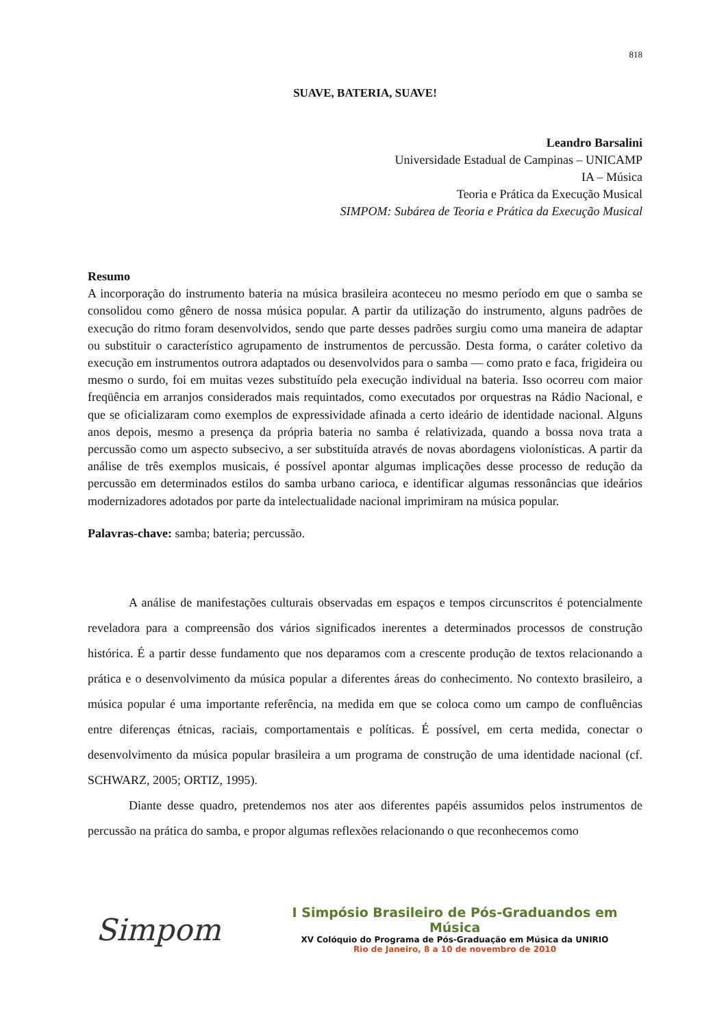818
SUAVE, BATERIA, SUAVE!
Leandro Barsalini
Universidade Estadual de Campinas – UNICAMP
IA – Música
Teoria e Prática da Execução Musical
SIMPOM: Subárea de Teoria e Prática da Execução Musical
Resumo
A incorporação do instrumento bateria na música brasileira aconteceu no mesmo período em que o samba se consolidou como gênero de nossa música popular. A partir da utilização do instrumento, alguns padrões de execução do ritmo foram desenvolvidos, sendo que parte desses padrões surgiu como uma maneira de adaptar ou substituir o característico agrupamento de instrumentos de percussão. Desta forma, o caráter coletivo da execução em instrumentos outrora adaptados ou desenvolvidos para o samba — como prato e faca, frigideira ou mesmo o surdo, foi em muitas vezes substituído pela execução individual na bateria. Isso ocorreu com maior freqüência em arranjos considerados mais requintados, como executados por orquestras na Rádio Nacional, e que se oficializaram como exemplos de expressividade afinada a certo ideário de identidade nacional. Alguns anos depois, mesmo a presença da própria bateria no samba é relativizada, quando a bossa nova trata a percussão como um aspecto subsecivo, a ser substituída através de novas abordagens violonísticas. A partir da análise de três exemplos musicais, é possível apontar algumas implicações desse processo de redução da percussão em determinados estilos do samba urbano carioca, e identificar algumas ressonâncias que ideários modernizadores adotados por parte da intelectualidade nacional imprimiram na música popular.
Palavras-chave: samba; bateria; percussão.
A análise de manifestações culturais observadas em espaços e tempos circunscritos é potencialmente reveladora para a compreensão dos vários significados inerentes a determinados processos de construção histórica. É a partir desse fundamento que nos deparamos com a crescente produção de textos relacionando a prática e o desenvolvimento da música popular a diferentes áreas do conhecimento. No contexto brasileiro, a música popular é uma importante referência, na medida em que se coloca como um campo de confluências entre diferenças étnicas, raciais, comportamentais e políticas. É possível, em certa medida, conectar o desenvolvimento da música popular brasileira a um programa de construção de uma identidade nacional (cf. SCHWARZ, 2005; ORTIZ, 1995).
Diante desse quadro, pretendemos nos ater aos diferentes papéis assumidos pelos instrumentos de percussão na prática do samba, e propor algumas reflexões relacionando o que reconhecemos como
Simpom
I Simpósio Brasileiro de Pós-Graduandos em Música
XV Colóquio do Programa de Pós-Graduação em Música da UNIRIO
Rio de Janeiro, 8 a 10 de novembro de 2010